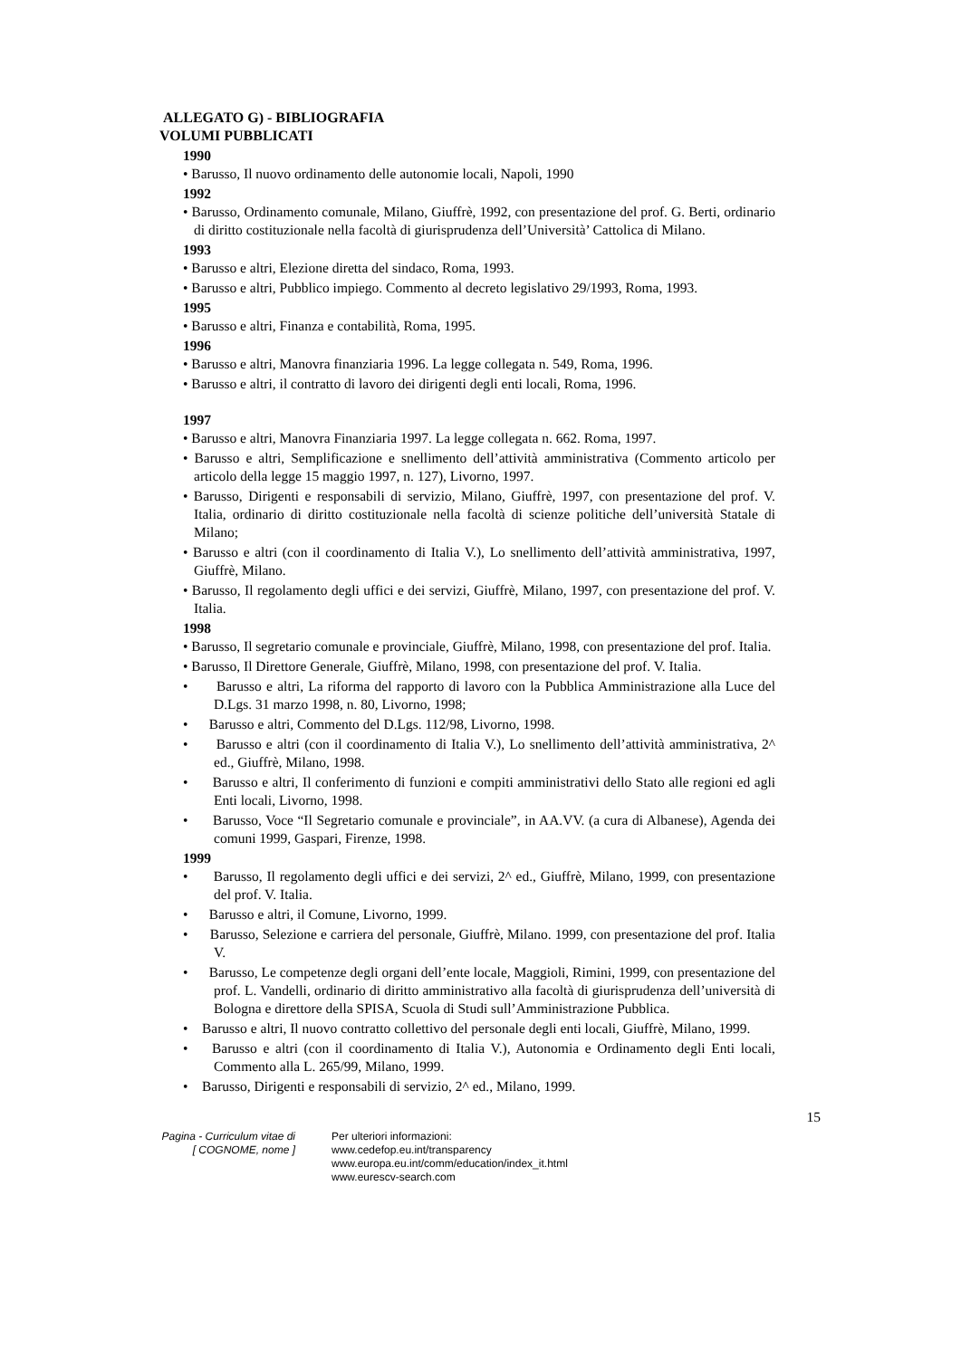ALLEGATO G) - BIBLIOGRAFIA
VOLUMI PUBBLICATI
1990
• Barusso, Il nuovo ordinamento delle autonomie locali, Napoli, 1990
1992
• Barusso, Ordinamento comunale, Milano, Giuffrè, 1992, con presentazione del prof. G. Berti, ordinario di diritto costituzionale nella facoltà di giurisprudenza dell’Università’ Cattolica di Milano.
1993
• Barusso e altri, Elezione diretta del sindaco, Roma, 1993.
• Barusso e altri, Pubblico impiego. Commento al decreto legislativo 29/1993, Roma, 1993.
1995
• Barusso e altri, Finanza e contabilità, Roma, 1995.
1996
• Barusso e altri, Manovra finanziaria 1996. La legge collegata n. 549, Roma, 1996.
• Barusso e altri, il contratto di lavoro dei dirigenti degli enti locali, Roma, 1996.
1997
• Barusso e altri, Manovra Finanziaria 1997. La legge collegata n. 662. Roma, 1997.
• Barusso e altri, Semplificazione e snellimento dell’attività amministrativa (Commento articolo per articolo della legge 15 maggio 1997, n. 127), Livorno, 1997.
• Barusso, Dirigenti e responsabili di servizio, Milano, Giuffrè, 1997, con presentazione del prof. V. Italia, ordinario di diritto costituzionale nella facoltà di scienze politiche dell’università Statale di Milano;
• Barusso e altri (con il coordinamento di Italia V.), Lo snellimento dell’attività amministrativa, 1997, Giuffrè, Milano.
• Barusso, Il regolamento degli uffici e dei servizi, Giuffrè, Milano, 1997, con presentazione del prof. V. Italia.
1998
• Barusso, Il segretario comunale e provinciale, Giuffrè, Milano, 1998, con presentazione del prof. Italia.
• Barusso, Il Direttore Generale, Giuffrè, Milano, 1998, con presentazione del prof. V. Italia.
• Barusso e altri, La riforma del rapporto di lavoro con la Pubblica Amministrazione alla Luce del D.Lgs. 31 marzo 1998, n. 80, Livorno, 1998;
• Barusso e altri, Commento del D.Lgs. 112/98, Livorno, 1998.
• Barusso e altri (con il coordinamento di Italia V.), Lo snellimento dell’attività amministrativa, 2^ ed., Giuffrè, Milano, 1998.
• Barusso e altri, Il conferimento di funzioni e compiti amministrativi dello Stato alle regioni ed agli Enti locali, Livorno, 1998.
• Barusso, Voce “Il Segretario comunale e provinciale”, in AA.VV. (a cura di Albanese), Agenda dei comuni 1999, Gaspari, Firenze, 1998.
1999
• Barusso, Il regolamento degli uffici e dei servizi, 2^ ed., Giuffrè, Milano, 1999, con presentazione del prof. V. Italia.
• Barusso e altri, il Comune, Livorno, 1999.
• Barusso, Selezione e carriera del personale, Giuffrè, Milano. 1999, con presentazione del prof. Italia V.
• Barusso, Le competenze degli organi dell’ente locale, Maggioli, Rimini, 1999, con presentazione del prof. L. Vandelli, ordinario di diritto amministrativo alla facoltà di giurisprudenza dell’università di Bologna e direttore della SPISA, Scuola di Studi sull’Amministrazione Pubblica.
• Barusso e altri, Il nuovo contratto collettivo del personale degli enti locali, Giuffrè, Milano, 1999.
• Barusso e altri (con il coordinamento di Italia V.), Autonomia e Ordinamento degli Enti locali, Commento alla L. 265/99, Milano, 1999.
• Barusso, Dirigenti e responsabili di servizio, 2^ ed., Milano, 1999.
15
Pagina - Curriculum vitae di
[ COGNOME, nome ]
Per ulteriori informazioni:
www.cedefop.eu.int/transparency
www.europa.eu.int/comm/education/index_it.html
www.eurescv-search.com